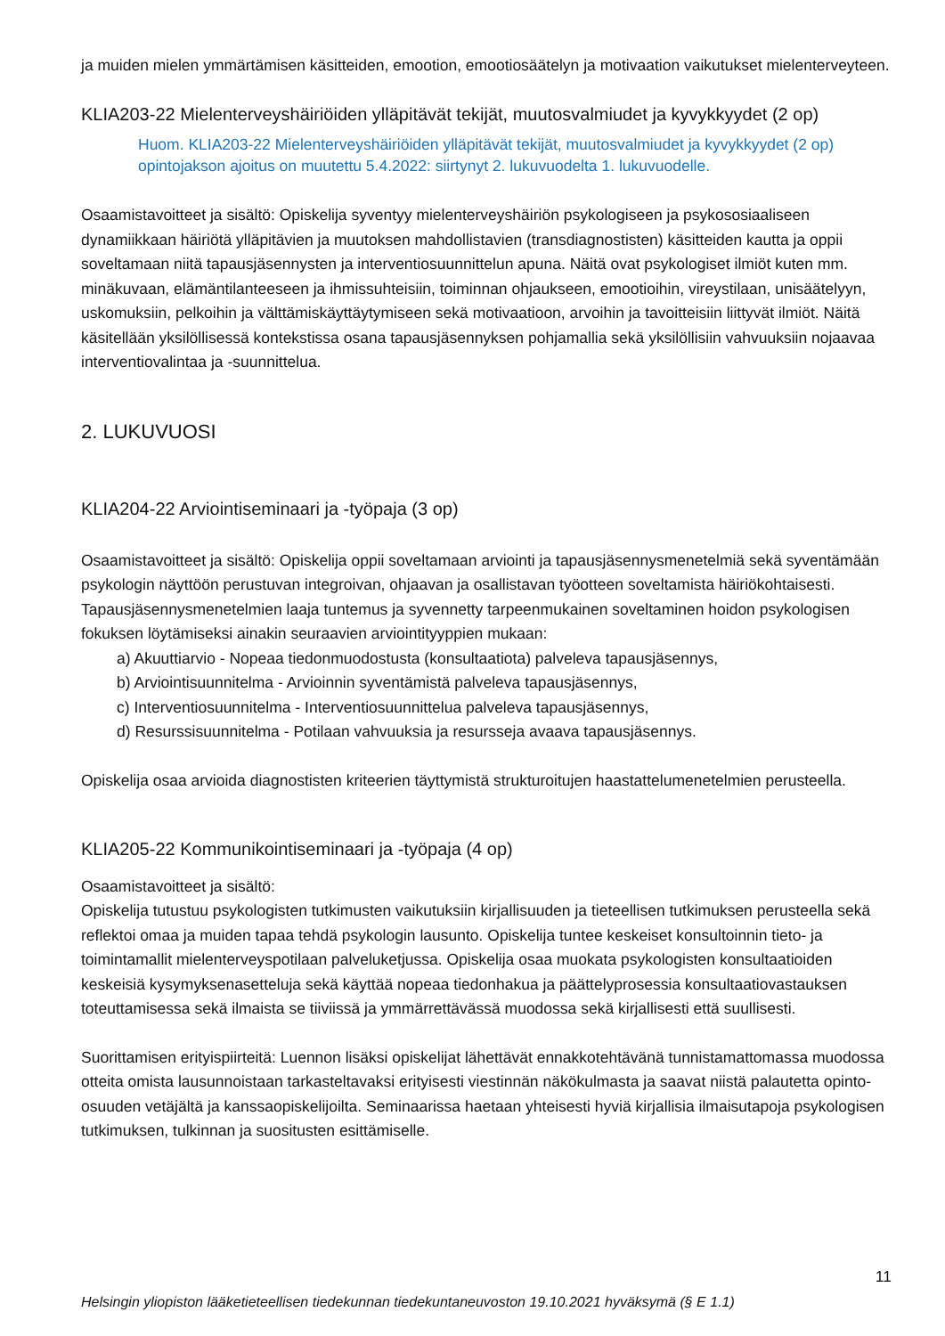ja muiden mielen ymmärtämisen käsitteiden, emootion, emootiosäätelyn ja motivaation vaikutukset mielenterveyteen.
KLIA203-22 Mielenterveyshäiriöiden ylläpitävät tekijät, muutosvalmiudet ja kyvykkyydet (2 op)
Huom. KLIA203-22 Mielenterveyshäiriöiden ylläpitävät tekijät, muutosvalmiudet ja kyvykkyydet (2 op) opintojakson ajoitus on muutettu 5.4.2022: siirtynyt 2. lukuvuodelta 1. lukuvuodelle.
Osaamistavoitteet ja sisältö: Opiskelija syventyy mielenterveyshäiriön psykologiseen ja psykososiaaliseen dynamiikkaan häiriötä ylläpitävien ja muutoksen mahdollistavien (transdiagnostisten) käsitteiden kautta ja oppii soveltamaan niitä tapausjäsennysten ja interventiosuunnittelun apuna. Näitä ovat psykologiset ilmiöt kuten mm. minäkuvaan, elämäntilanteeseen ja ihmissuhteisiin, toiminnan ohjaukseen, emootioihin, vireystilaan, unisäätelyyn, uskomuksiin, pelkoihin ja välttämiskäyttäytymiseen sekä motivaatioon, arvoihin ja tavoitteisiin liittyvät ilmiöt. Näitä käsitellään yksilöllisessä kontekstissa osana tapausjäsennyksen pohjamallia sekä yksilöllisiin vahvuuksiin nojaavaa interventiovalintaa ja -suunnittelua.
2. LUKUVUOSI
KLIA204-22 Arviointiseminaari ja -työpaja (3 op)
Osaamistavoitteet ja sisältö: Opiskelija oppii soveltamaan arviointi ja tapausjäsennysmenetelmiä sekä syventämään psykologin näyttöön perustuvan integroivan, ohjaavan ja osallistavan työotteen soveltamista häiriökohtaisesti. Tapausjäsennysmenetelmien laaja tuntemus ja syvennetty tarpeenmukainen soveltaminen hoidon psykologisen fokuksen löytämiseksi ainakin seuraavien arviointityyppien mukaan:
a) Akuuttiarvio - Nopeaa tiedonmuodostusta (konsultaatiota) palveleva tapausjäsennys,
b) Arviointisuunnitelma - Arvioinnin syventämistä palveleva tapausjäsennys,
c) Interventiosuunnitelma - Interventiosuunnittelua palveleva tapausjäsennys,
d) Resurssisuunnitelma - Potilaan vahvuuksia ja resursseja avaava tapausjäsennys.
Opiskelija osaa arvioida diagnostisten kriteerien täyttymistä strukturoitujen haastattelumenetelmien perusteella.
KLIA205-22 Kommunikointiseminaari ja -työpaja (4 op)
Osaamistavoitteet ja sisältö:
Opiskelija tutustuu psykologisten tutkimusten vaikutuksiin kirjallisuuden ja tieteellisen tutkimuksen perusteella sekä reflektoi omaa ja muiden tapaa tehdä psykologin lausunto. Opiskelija tuntee keskeiset konsultoinnin tieto- ja toimintamallit mielenterveyspotilaan palveluketjussa. Opiskelija osaa muokata psykologisten konsultaatioiden keskeisiä kysymyksenasetteluja sekä käyttää nopeaa tiedonhakua ja päättelyprosessia konsultaatiovastauksen toteuttamisessa sekä ilmaista se tiiviissä ja ymmärrettävässä muodossa sekä kirjallisesti että suullisesti.
Suorittamisen erityispiirteitä: Luennon lisäksi opiskelijat lähettävät ennakkotehtävänä tunnistamattomassa muodossa otteita omista lausunnoistaan tarkasteltavaksi erityisesti viestinnän näkökulmasta ja saavat niistä palautetta opinto-osuuden vetäjältä ja kanssaopiskelijoilta. Seminaarissa haetaan yhteisesti hyviä kirjallisia ilmaisutapoja psykologisen tutkimuksen, tulkinnan ja suositusten esittämiselle.
11
Helsingin yliopiston lääketieteellisen tiedekunnan tiedekuntaneuvoston 19.10.2021 hyväksymä (§ E 1.1)